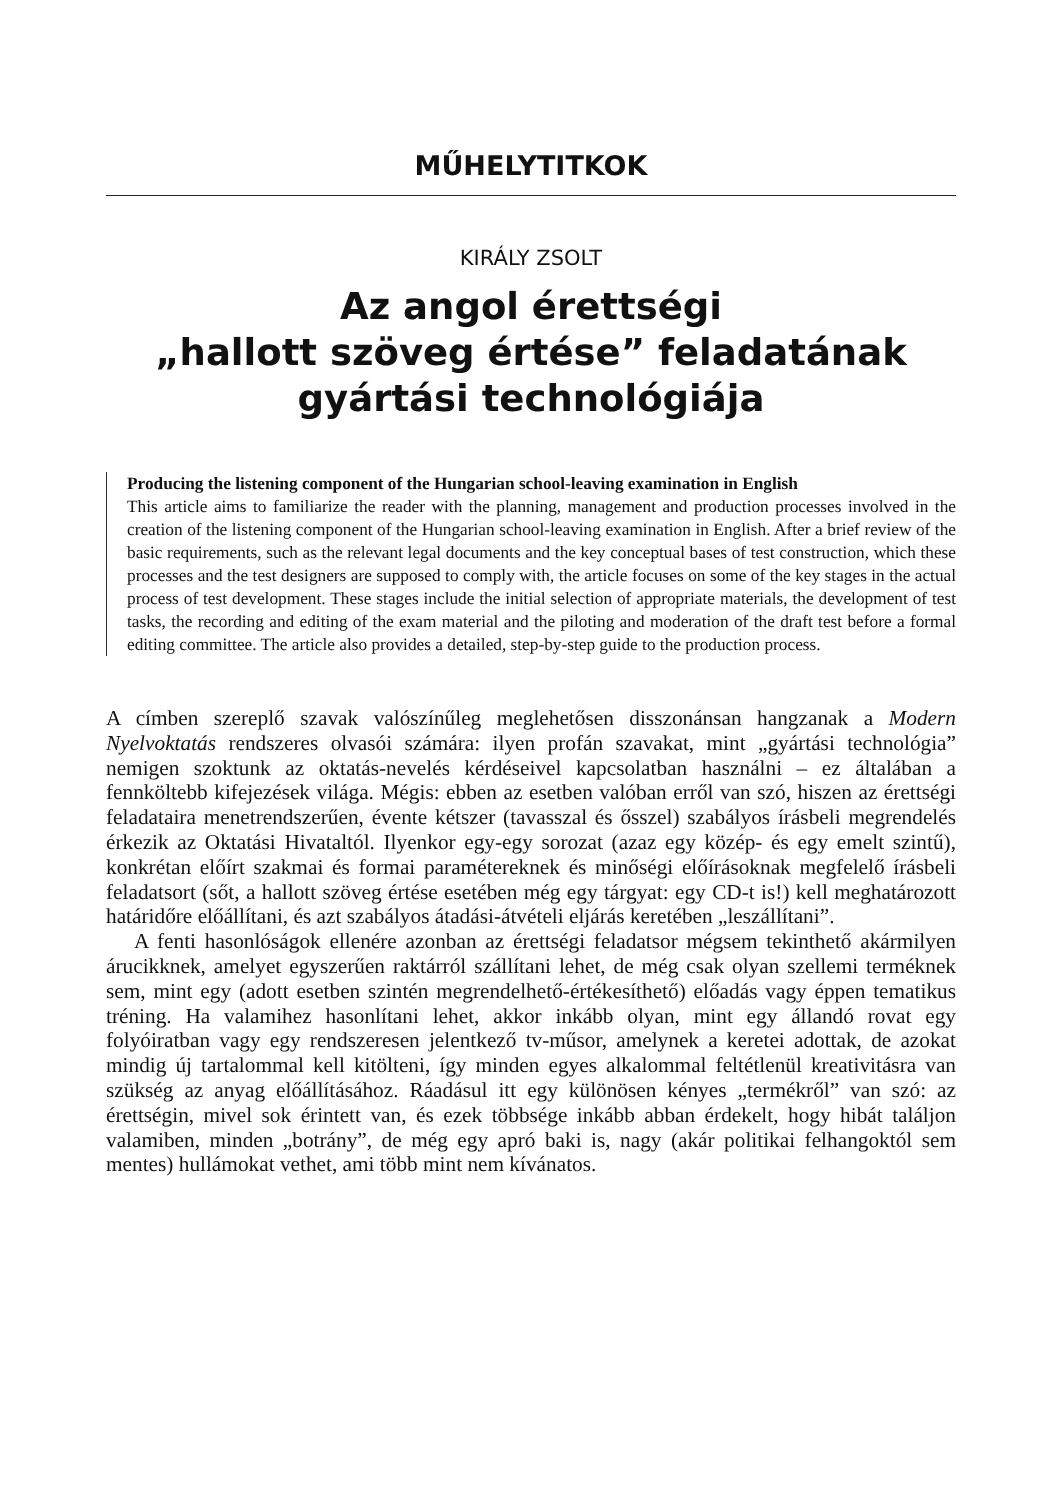MŰHELYTITKOK
KIRÁLY ZSOLT
Az angol érettségi
„hallott szöveg értése” feladatának
gyártási technológiája
Producing the listening component of the Hungarian school-leaving examination in English
This article aims to familiarize the reader with the planning, management and production processes involved in the creation of the listening component of the Hungarian school-leaving examination in English. After a brief review of the basic requirements, such as the relevant legal documents and the key conceptual bases of test construction, which these processes and the test designers are supposed to comply with, the article focuses on some of the key stages in the actual process of test development. These stages include the initial selection of appropriate materials, the development of test tasks, the recording and editing of the exam material and the piloting and moderation of the draft test before a formal editing committee. The article also provides a detailed, step-by-step guide to the production process.
A címben szereplő szavak valószínűleg meglehetősen disszonánsan hangzanak a Modern Nyelvoktatás rendszeres olvasói számára: ilyen profán szavakat, mint „gyártási technológia” nemigen szoktunk az oktatás-nevelés kérdéseivel kapcsolatban használni – ez általában a fennköltebb kifejezések világa. Mégis: ebben az esetben valóban erről van szó, hiszen az érettségi feladataira menetrendszerűen, évente kétszer (tavasszal és ősszel) szabályos írásbeli megrendelés érkezik az Oktatási Hivataltól. Ilyenkor egy-egy sorozat (azaz egy közép- és egy emelt szintű), konkrétan előírt szakmai és formai paramétereknek és minőségi előírásoknak megfelelő írásbeli feladatsort (sőt, a hallott szöveg értése esetében még egy tárgyat: egy CD-t is!) kell meghatározott határidőre előállítani, és azt szabályos átadási-átvételi eljárás keretében „leszállítani”.
A fenti hasonlóságok ellenére azonban az érettségi feladatsor mégsem tekinthető akármilyen árucikknek, amelyet egyszerűen raktárról szállítani lehet, de még csak olyan szellemi terméknek sem, mint egy (adott esetben szintén megrendelhető-értékesíthető) előadás vagy éppen tematikus tréning. Ha valamihez hasonlítani lehet, akkor inkább olyan, mint egy állandó rovat egy folyóiratban vagy egy rendszeresen jelentkező tv-műsor, amelynek a keretei adottak, de azokat mindig új tartalommal kell kitölteni, így minden egyes alkalommal feltétlenül kreativitásra van szükség az anyag előállításához. Ráadásul itt egy különösen kényes „termékről” van szó: az érettségin, mivel sok érintett van, és ezek többsége inkább abban érdekelt, hogy hibát találjon valamiben, minden „botrány”, de még egy apró baki is, nagy (akár politikai felhangoktól sem mentes) hullámokat vethet, ami több mint nem kívánatos.